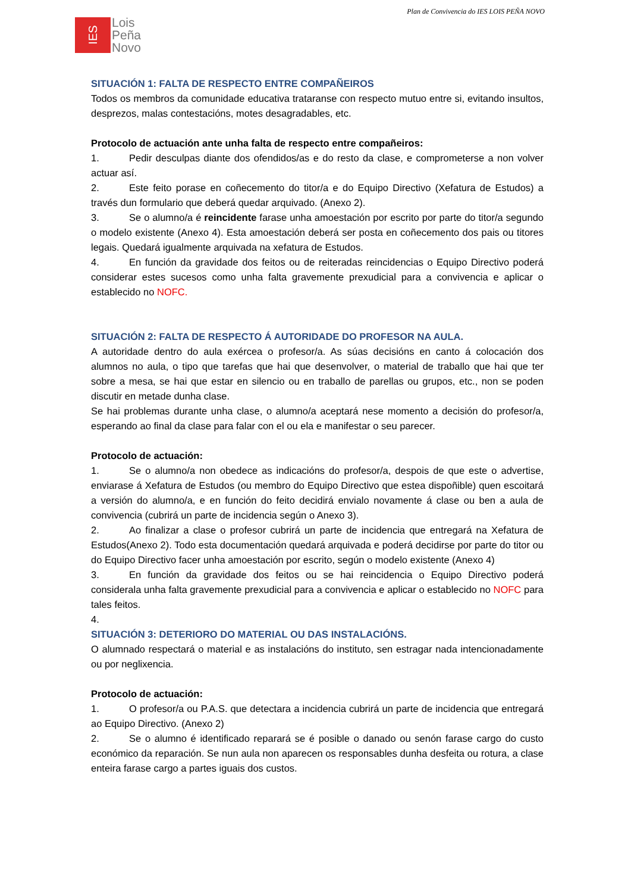Plan de Convivencia do IES LOIS PEÑA NOVO
IES
Lois
Peña
Novo
SITUACIÓN 1: FALTA DE RESPECTO ENTRE COMPAÑEIROS
Todos os membros da comunidade educativa trataranse con respecto mutuo entre si, evitando insultos, desprezos, malas contestacións, motes desagradables, etc.
Protocolo de actuación ante unha falta de respecto entre compañeiros:
1. Pedir desculpas diante dos ofendidos/as e do resto da clase, e comprometerse a non volver actuar así.
2. Este feito porase en coñecemento do titor/a e do Equipo Directivo (Xefatura de Estudos) a través dun formulario que deberá quedar arquivado. (Anexo 2).
3. Se o alumno/a é reincidente farase unha amoestación por escrito por parte do titor/a segundo o modelo existente (Anexo 4). Esta amoestación deberá ser posta en coñecemento dos pais ou titores legais. Quedará igualmente arquivada na xefatura de Estudos.
4. En función da gravidade dos feitos ou de reiteradas reincidencias o Equipo Directivo poderá considerar estes sucesos como unha falta gravemente prexudicial para a convivencia e aplicar o establecido no NOFC.
SITUACIÓN 2: FALTA DE RESPECTO Á AUTORIDADE DO PROFESOR NA AULA.
A autoridade dentro do aula exércea o profesor/a. As súas decisións en canto á colocación dos alumnos no aula, o tipo que tarefas que hai que desenvolver, o material de traballo que hai que ter sobre a mesa, se hai que estar en silencio ou en traballo de parellas ou grupos, etc., non se poden discutir en metade dunha clase.
Se hai problemas durante unha clase, o alumno/a aceptará nese momento a decisión do profesor/a, esperando ao final da clase para falar con el ou ela e manifestar o seu parecer.
Protocolo de actuación:
1. Se o alumno/a non obedece as indicacións do profesor/a, despois de que este o advertise, enviarase á Xefatura de Estudos (ou membro do Equipo Directivo que estea dispoñible) quen escoitará a versión do alumno/a, e en función do feito decidirá envialo novamente á clase ou ben a aula de convivencia (cubrirá un parte de incidencia según o Anexo 3).
2. Ao finalizar a clase o profesor cubrirá un parte de incidencia que entregará na Xefatura de Estudos(Anexo 2). Todo esta documentación quedará arquivada e poderá decidirse por parte do titor ou do Equipo Directivo facer unha amoestación por escrito, según o modelo existente (Anexo 4)
3. En función da gravidade dos feitos ou se hai reincidencia o Equipo Directivo poderá considerala unha falta gravemente prexudicial para a convivencia e aplicar o establecido no NOFC para tales feitos.
4.
SITUACIÓN 3: DETERIORO DO MATERIAL OU DAS INSTALACIÓNS.
O alumnado respectará o material e as instalacións do instituto, sen estragar nada intencionadamente ou por neglixencia.
Protocolo de actuación:
1. O profesor/a ou P.A.S. que detectara a incidencia cubrirá un parte de incidencia que entregará ao Equipo Directivo. (Anexo 2)
2. Se o alumno é identificado reparará se é posible o danado ou senón farase cargo do custo económico da reparación. Se nun aula non aparecen os responsables dunha desfeita ou rotura, a clase enteira farase cargo a partes iguais dos custos.